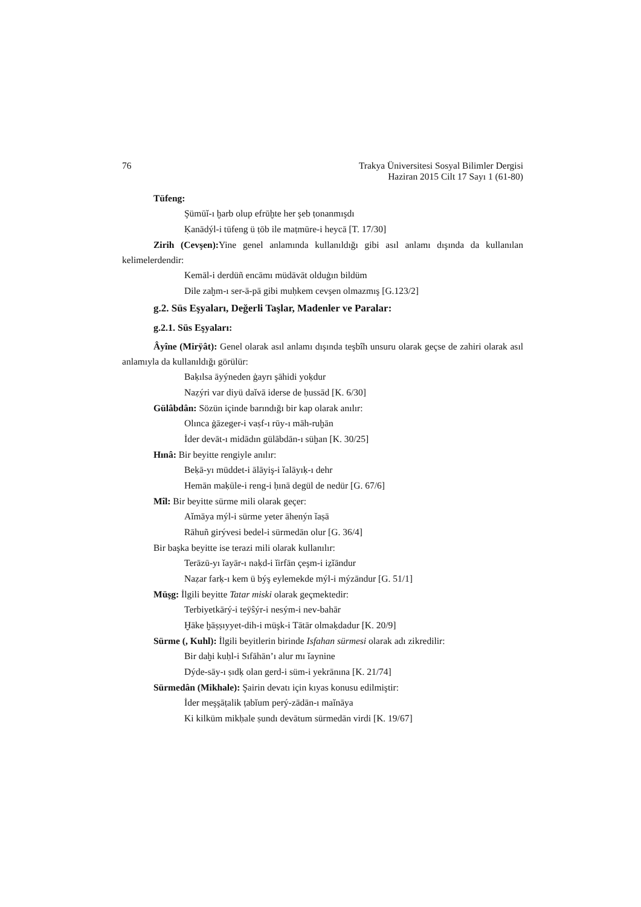76 Trakya Üniversitesi Sosyal Bilimler Dergisi
Haziran 2015 Cilt 17 Sayı 1 (61-80)
Tüfeng:
Şümūǐ-ı ḫarb olup efrūḫte her şeb ṭonanmışdı
Ḳanādýl-i tüfeng ü ṭōb ile maṭmūre-i heycā [T. 17/30]
Zirih (Cevşen): Yine genel anlamında kullanıldığı gibi asıl anlamı dışında da kullanılan kelimelerdendir:
Kemāl-i derdüñ encāmı müdāvāt olduġın bildüm
Dile zaḫm-ı ser-ā-pā gibi muḥkem cevşen olmazmış [G.123/2]
g.2. Süs Eşyaları, Değerli Taşlar, Madenler ve Paralar:
g.2.1. Süs Eşyaları:
Âyîne (Mirÿât): Genel olarak asıl anlamı dışında teşbîh unsuru olarak geçse de zahiri olarak asıl anlamıyla da kullanıldığı görülür:
Baḳılsa āyýneden ġayrı şāhidi yoḳdur
Naẓýri var diyü daǐvā iderse de ḥussād [K. 6/30]
Gülâbdân: Sözün içinde barındığı bir kap olarak anılır:
Olınca ġāzeger-i vaṣf-ı rūy-ı māh-ruḫān
İder devāt-ı midādın gülābdān-ı süḫan [K. 30/25]
Hınâ: Bir beyitte rengiyle anılır:
Beḳā-yı müddet-i ālāyiş-i ǐalāyıḳ-ı dehr
Hemān maḳūle-i reng-i ḥınā degül de nedür [G. 67/6]
Mîl: Bir beyitte sürme mili olarak geçer:
Aǐmāya mýl-i sürme yeter āhenýn ǐaṣā
Rāhuñ girývesi bedel-i sürmedān olur [G. 36/4]
Bir başka beyitte ise terazi mili olarak kullanılır:
Terāzū-yı ǐayār-ı naḳd-i ǐirfān çeşm-i iẕǐāndur
Naẓar farḳ-ı kem ü býş eylemekde mýl-i mýzāndur [G. 51/1]
Müşg: İlgili beyitte Tatar miski olarak geçmektedir:
Terbiyetkārý-i teÿŝýr-i nesým-i nev-bahār
Ḫāke ḫāṣṣıyyet-dih-i müşk-i Tātār olmaḳdadur [K. 20/9]
Sürme (, Kuhl): İlgili beyitlerin birinde Isfahan sürmesi olarak adı zikredilir:
Bir daḫi kuḥl-i Sıfāhān’ı alur mı ǐaynine
Dýde-sāy-ı ṣıdḳ olan gerd-i süm-i yekrānına [K. 21/74]
Sürmedân (Mikhale): Şairin devatı için kıyas konusu edilmiştir:
İder meşşāṭalik ṭabǐum perý-zādān-ı maǐnāya
Ki kilküm mikḥale ṣundı devātum sürmedān virdi [K. 19/67]